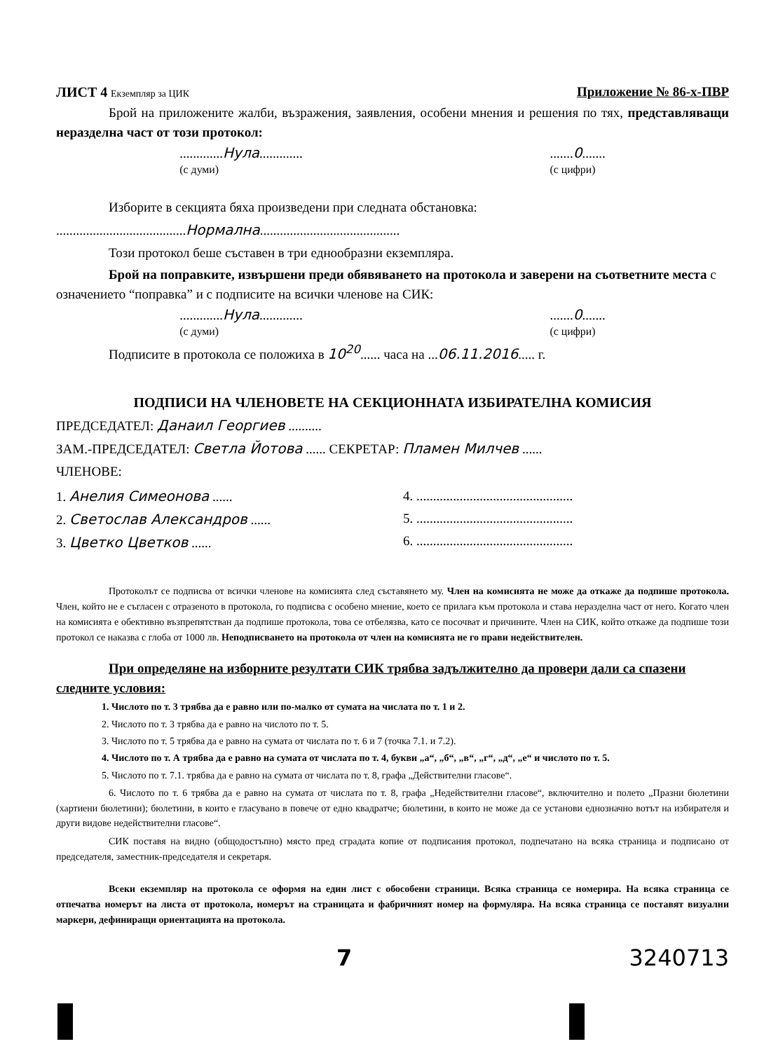ЛИСТ 4 Екземпляр за ЦИК Приложение № 86-х-ПВР
Брой на приложените жалби, възражения, заявления, особени мнения и решения по тях, представляващи неразделна част от този протокол:
.............Нула.............
(с думи).......0.......
(с цифри)
Изборите в секцията бяха произведени при следната обстановка:
.......................................Нормална..........................................
Този протокол беше съставен в три еднообразни екземпляра.
Брой на поправките, извършени преди обявяването на протокола и заверени на съответните места с означението “поправка” и с подписите на всички членове на СИК:
.............Нула.............
(с думи).......0.......
(с цифри)
Подписите в протокола се положиха в 10<sup>20</sup>...... часа на ...06.11.2016..... г.
ПОДПИСИ НА ЧЛЕНОВЕТЕ НА СЕКЦИОННАТА ИЗБИРАТЕЛНА КОМИСИЯ
ПРЕДСЕДАТЕЛ: Данаил Георгиев ..........
ЗАМ.-ПРЕДСЕДАТЕЛ: Светла Йотова ...... СЕКРЕТАР: Пламен Милчев ......
ЧЛЕНОВЕ:
1. Анелия Симеонова ......
2. Светослав Александров ......
3. Цветко Цветков ......
4. ...............................................
5. ...............................................
6. ...............................................
Протоколът се подписва от всички членове на комисията след съставянето му. Член на комисията не може да откаже да подпише протокола. Член, който не е съгласен с отразеното в протокола, го подписва с особено мнение, което се прилага към протокола и става неразделна част от него. Когато член на комисията е обективно възпрепятстван да подпише протокола, това се отбелязва, като се посочват и причините. Член на СИК, който откаже да подпише този протокол се наказва с глоба от 1000 лв. Неподписването на протокола от член на комисията не го прави недействителен.
При определяне на изборните резултати СИК трябва задължително да провери дали са спазени следните условия:
1. Числото по т. 3 трябва да е равно или по-малко от сумата на числата по т. 1 и 2.
2. Числото по т. 3 трябва да е равно на числото по т. 5.
3. Числото по т. 5 трябва да е равно на сумата от числата по т. 6 и 7 (точка 7.1. и 7.2).
4. Числото по т. А трябва да е равно на сумата от числата по т. 4, букви „а“, „б“, „в“, „г“, „д“, „е“ и числото по т. 5.
5. Числото по т. 7.1. трябва да е равно на сумата от числата по т. 8, графа „Действителни гласове“.
6. Числото по т. 6 трябва да е равно на сумата от числата по т. 8, графа „Недействителни гласове“, включително и полето „Празни бюлетини (хартиени бюлетини); бюлетини, в които е гласувано в повече от едно квадратче; бюлетини, в които не може да се установи еднозначно вотът на избирателя и други видове недействителни гласове“.
СИК поставя на видно (общодостъпно) място пред сградата копие от подписания протокол, подпечатано на всяка страница и подписано от председателя, заместник-председателя и секретаря.
Всеки екземпляр на протокола се оформя на един лист с обособени страници. Всяка страница се номерира. На всяка страница се отпечатва номерът на листа от протокола, номерът на страницата и фабричният номер на формуляра. На всяка страница се поставят визуални маркери, дефиниращи ориентацията на протокола.
7 3240713